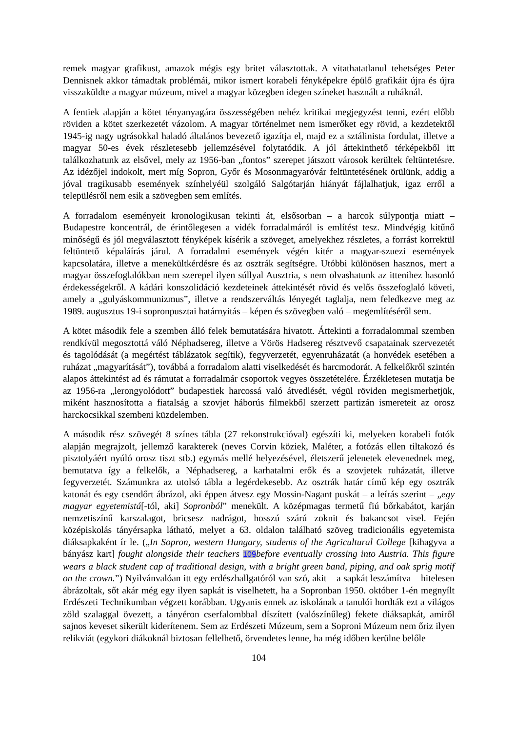remek magyar grafikust, amazok mégis egy britet választottak. A vitathatatlanul tehetséges Peter Dennisnek akkor támadtak problémái, mikor ismert korabeli fényképekre épülő grafikáit újra és újra visszaküldte a magyar múzeum, mivel a magyar közegben idegen színeket használt a ruháknál.
A fentiek alapján a kötet tényanyagára összességében nehéz kritikai megjegyzést tenni, ezért előbb röviden a kötet szerkezetét vázolom. A magyar történelmet nem ismerőket egy rövid, a kezdetektől 1945-ig nagy ugrásokkal haladó általános bevezető igazítja el, majd ez a sztálinista fordulat, illetve a magyar 50-es évek részletesebb jellemzésével folytatódik. A jól áttekinthető térképekből itt találkozhatunk az elsővel, mely az 1956-ban „fontos” szerepet játszott városok kerültek feltüntetésre. Az idézőjel indokolt, mert míg Sopron, Győr és Mosonmagyaróvár feltüntetésének örülünk, addig a jóval tragikusabb események színhelyéül szolgáló Salgótarján hiányát fájlalhatjuk, igaz erről a településről nem esik a szövegben sem említés.
A forradalom eseményeit kronologikusan tekinti át, elsősorban – a harcok súlypontja miatt – Budapestre koncentrál, de érintőlegesen a vidék forradalmáról is említést tesz. Mindvégig kitűnő minőségű és jól megválasztott fényképek kísérik a szöveget, amelyekhez részletes, a forrást korrektül feltüntető képaláírás járul. A forradalmi események végén kitér a magyar-szuezi események kapcsolatára, illetve a menekültkérdésre és az osztrák segítségre. Utóbbi különösen hasznos, mert a magyar összefoglalókban nem szerepel ilyen súllyal Ausztria, s nem olvashatunk az ittenihez hasonló érdekességekről. A kádári konszolidáció kezdeteinek áttekintését rövid és velős összefoglaló követi, amely a „gulyáskommunizmus”, illetve a rendszerváltás lényegét taglalja, nem feledkezve meg az 1989. augusztus 19-i sopronpusztai határnyitás – képen és szövegben való – megemlítéséről sem.
A kötet második fele a szemben álló felek bemutatására hivatott. Áttekinti a forradalommal szemben rendkívül megosztottá váló Néphadsereg, illetve a Vörös Hadsereg résztvevő csapatainak szervezetét és tagolódását (a megértést táblázatok segítik), fegyverzetét, egyenruházatát (a honvédek esetében a ruházat „magyarítását”), továbbá a forradalom alatti viselkedését és harcmodorát. A felkelőkről szintén alapos áttekintést ad és rámutat a forradalmár csoportok vegyes összetételére. Érzékletesen mutatja be az 1956-ra „lerongyolódott” budapestiek harcossá való átvedlését, végül röviden megismerhetjük, miként hasznosította a fiatalság a szovjet háborús filmekből szerzett partizán ismereteit az orosz harckocsikkal szembeni küzdelemben.
A második rész szövegét 8 színes tábla (27 rekonstrukcióval) egészíti ki, melyeken korabeli fotók alapján megrajzolt, jellemző karakterek (neves Corvin köziek, Maléter, a fotózás ellen tiltakozó és pisztolyáért nyúló orosz tiszt stb.) egymás mellé helyezésével, életszerű jelenetek elevenednek meg, bemutatva így a felkelők, a Néphadsereg, a karhatalmi erők és a szovjetek ruházatát, illetve fegyverzetét. Számunkra az utolsó tábla a legérdekesebb. Az osztrák határ című kép egy osztrák katonát és egy csendőrt ábrázol, aki éppen átvesz egy Mossin-Nagant puskát – a leírás szerint – „egy magyar egyetemistá[-tól, aki] Sopronból” menekült. A középmagas termetű fiú bőrkabátot, karján nemzetiszínű karszalagot, bricsesz nadrágot, hosszú szárú zoknit és bakancsot visel. Fején középiskolás tányérsapka látható, melyet a 63. oldalon található szöveg tradicionális egyetemista diáksapkaként ír le. („In Sopron, western Hungary, students of the Agricultural College [kihagyva a bányász kart] fought alongside their teachers 109before eventually crossing into Austria. This figure wears a black student cap of traditional design, with a bright green band, piping, and oak sprig motif on the crown.”) Nyilvánvalóan itt egy erdészhallgatóról van szó, akit – a sapkát leszámítva – hitelesen ábrázoltak, sőt akár még egy ilyen sapkát is viselhetett, ha a Sopronban 1950. október 1-én megnyílt Erdészeti Technikumban végzett korábban. Ugyanis ennek az iskolának a tanulói hordták ezt a világos zöld szalaggal övezett, a tányéron cserfalombbal díszített (valószínűleg) fekete diáksapkát, amiről sajnos keveset sikerült kiderítenem. Sem az Erdészeti Múzeum, sem a Soproni Múzeum nem őriz ilyen relikviát (egykori diákoknál biztosan fellelhető, örvendetes lenne, ha még időben kerülne belőle
104